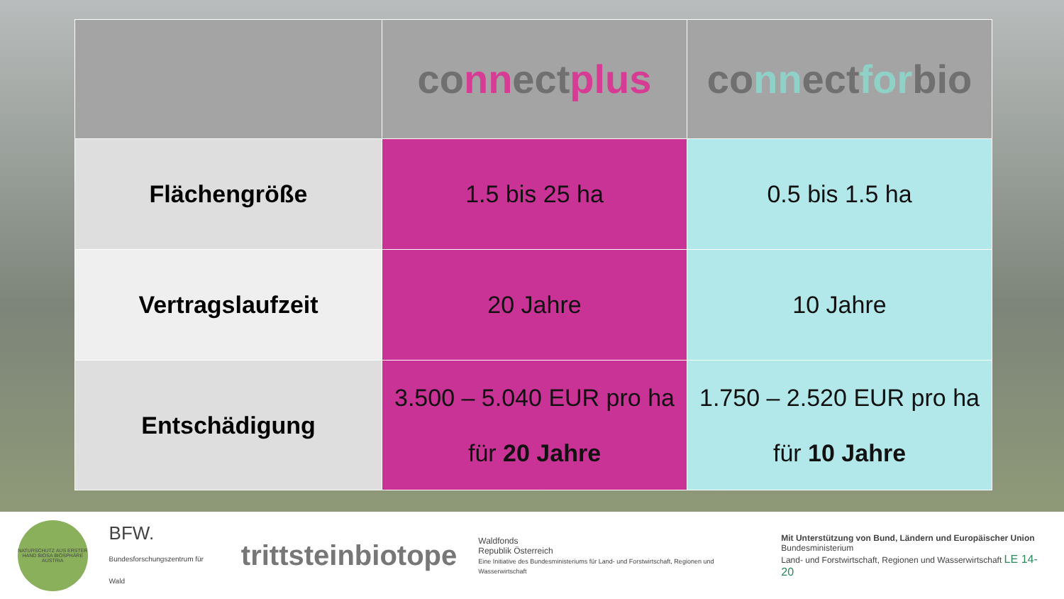| | co nn ect plus | co nn ect for bio |
| --- | --- | --- |
| Flächengröße | 1.5 bis 25 ha | 0.5 bis 1.5 ha |
| Vertragslaufzeit | 20 Jahre | 10 Jahre |
| Entschädigung | 3.500 – 5.040 EUR pro ha für 20 Jahre | 1.750 – 2.520 EUR pro ha für 10 Jahre |
NATURSCHUTZ AUS ERSTER HAND BIOSA BIOSPHÄRE AUSTRIA
BFW.
Bundesforschungszentrum für Wald
trittsteinbiotope
Waldfonds
Republik Österreich
Eine Initiative des Bundesministeriums für Land- und Forstwirtschaft, Regionen und Wasserwirtschaft
Mit Unterstützung von Bund, Ländern und Europäischer Union
Bundesministerium
Land- und Forstwirtschaft, Regionen und Wasserwirtschaft LE 14-20